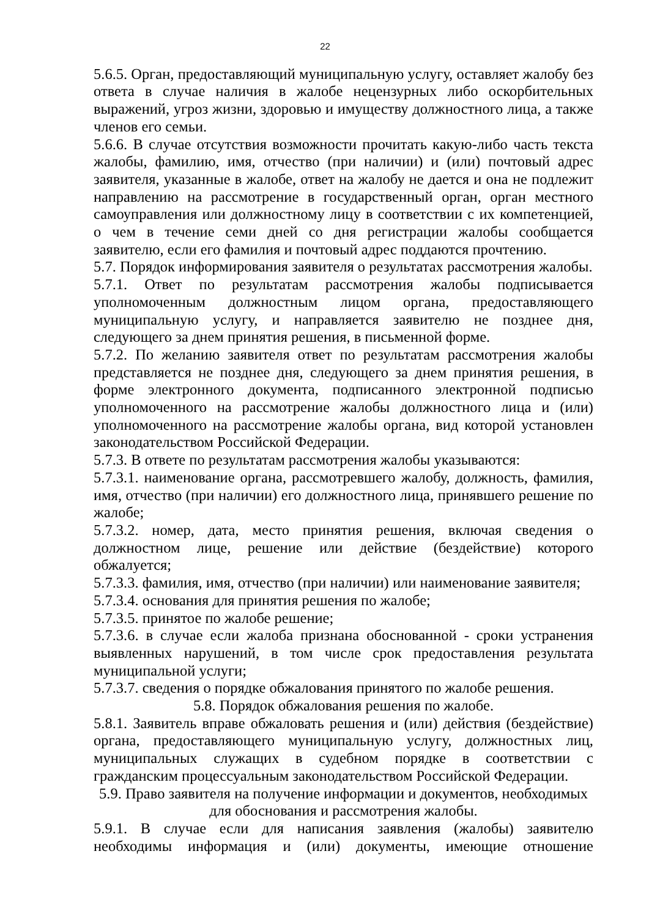22
5.6.5. Орган, предоставляющий муниципальную услугу, оставляет жалобу без ответа в случае наличия в жалобе нецензурных либо оскорбительных выражений, угроз жизни, здоровью и имуществу должностного лица, а также членов его семьи.
5.6.6. В случае отсутствия возможности прочитать какую-либо часть текста жалобы, фамилию, имя, отчество (при наличии) и (или) почтовый адрес заявителя, указанные в жалобе, ответ на жалобу не дается и она не подлежит направлению на рассмотрение в государственный орган, орган местного самоуправления или должностному лицу в соответствии с их компетенцией, о чем в течение семи дней со дня регистрации жалобы сообщается заявителю, если его фамилия и почтовый адрес поддаются прочтению.
5.7. Порядок информирования заявителя о результатах рассмотрения жалобы.
5.7.1. Ответ по результатам рассмотрения жалобы подписывается уполномоченным должностным лицом органа, предоставляющего муниципальную услугу, и направляется заявителю не позднее дня, следующего за днем принятия решения, в письменной форме.
5.7.2. По желанию заявителя ответ по результатам рассмотрения жалобы представляется не позднее дня, следующего за днем принятия решения, в форме электронного документа, подписанного электронной подписью уполномоченного на рассмотрение жалобы должностного лица и (или) уполномоченного на рассмотрение жалобы органа, вид которой установлен законодательством Российской Федерации.
5.7.3. В ответе по результатам рассмотрения жалобы указываются:
5.7.3.1. наименование органа, рассмотревшего жалобу, должность, фамилия, имя, отчество (при наличии) его должностного лица, принявшего решение по жалобе;
5.7.3.2. номер, дата, место принятия решения, включая сведения о должностном лице, решение или действие (бездействие) которого обжалуется;
5.7.3.3. фамилия, имя, отчество (при наличии) или наименование заявителя;
5.7.3.4. основания для принятия решения по жалобе;
5.7.3.5. принятое по жалобе решение;
5.7.3.6. в случае если жалоба признана обоснованной - сроки устранения выявленных нарушений, в том числе срок предоставления результата муниципальной услуги;
5.7.3.7. сведения о порядке обжалования принятого по жалобе решения.
5.8. Порядок обжалования решения по жалобе.
5.8.1. Заявитель вправе обжаловать решения и (или) действия (бездействие) органа, предоставляющего муниципальную услугу, должностных лиц, муниципальных служащих в судебном порядке в соответствии с гражданским процессуальным законодательством Российской Федерации.
5.9. Право заявителя на получение информации и документов, необходимых для обоснования и рассмотрения жалобы.
5.9.1. В случае если для написания заявления (жалобы) заявителю необходимы информация и (или) документы, имеющие отношение